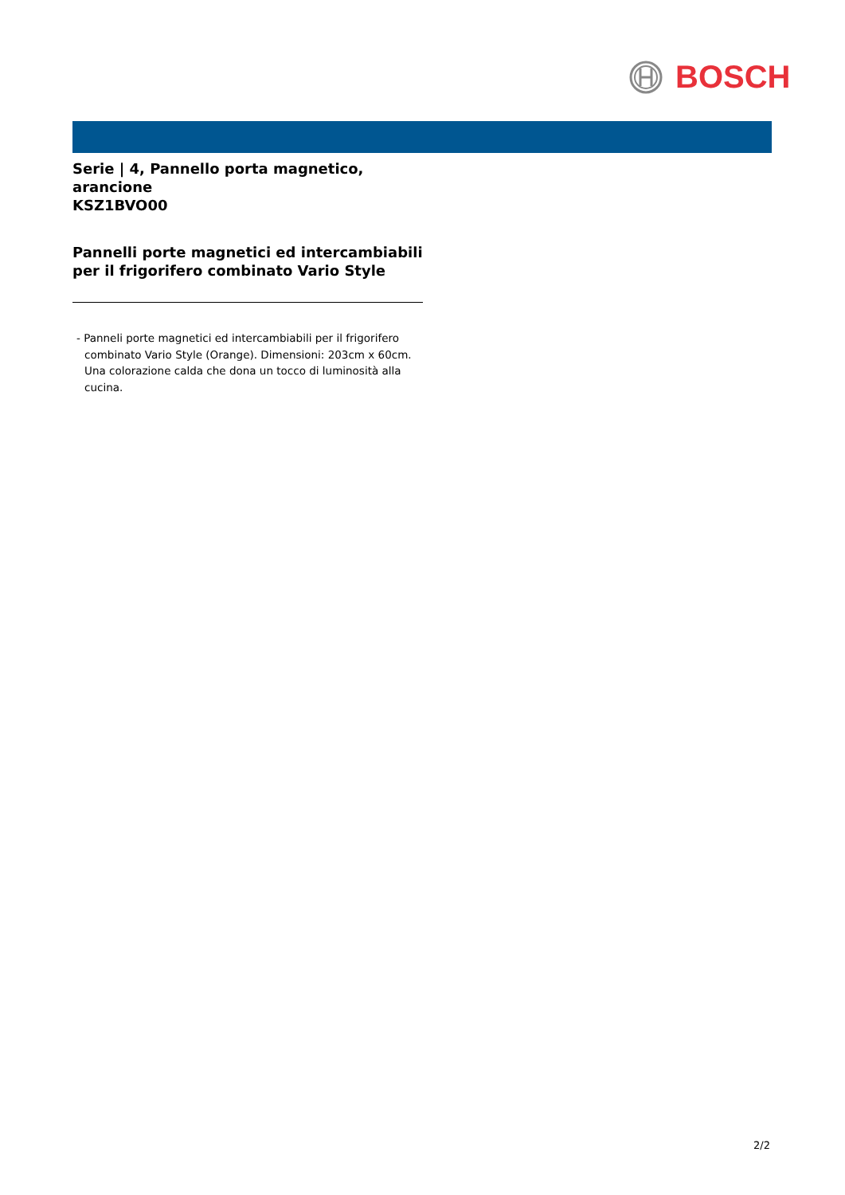BOSCH
Serie | 4, Pannello porta magnetico, arancione
KSZ1BVO00
Pannelli porte magnetici ed intercambiabili per il frigorifero combinato Vario Style
- Panneli porte magnetici ed intercambiabili per il frigorifero combinato Vario Style (Orange). Dimensioni: 203cm x 60cm. Una colorazione calda che dona un tocco di luminosità alla cucina.
2/2